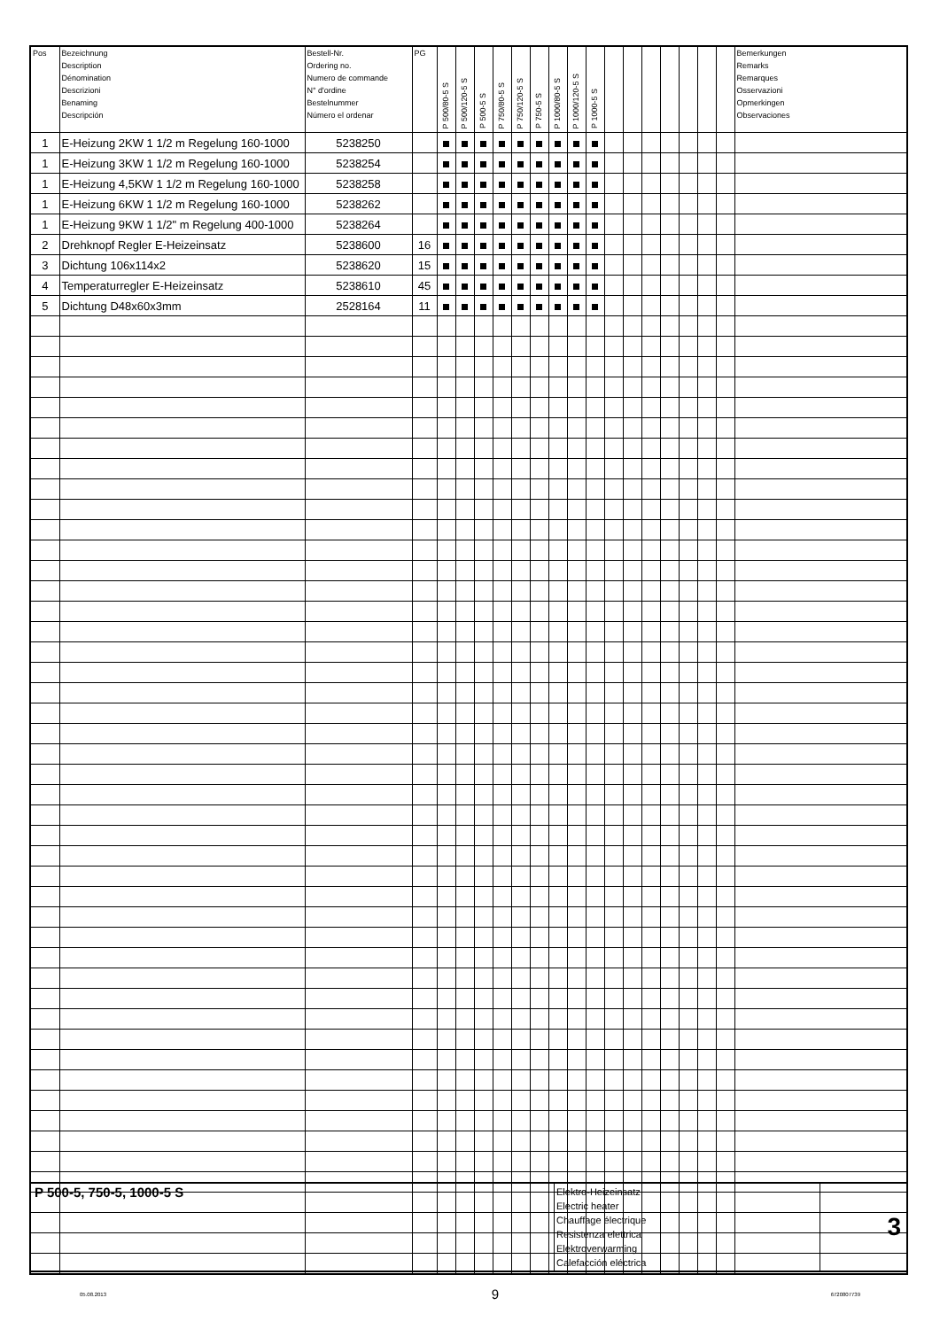| Pos | Bezeichnung Description Dénomination Descrizioni Benaming Descripción | Bestell-Nr. Ordering no. Numero de commande N° d'ordine Bestelnummer Número el ordenar | PG | P 500/80-5 S | P 500/120-5 S | P 500-5 S | P 750/80-5 S | P 750/120-5 S | P 750-5 S | P 1000/80-5 S | P 1000/120-5 S | P 1000-5 S | | | | | | | | Bemerkungen Remarks Remarques Osservazioni Opmerkingen Observaciones |
| --- | --- | --- | --- | --- | --- | --- | --- | --- | --- | --- | --- | --- | --- | --- | --- | --- | --- | --- | --- | --- |
| 1 | E-Heizung 2KW 1 1/2 m Regelung 160-1000 | 5238250 | | | | | | | | | | | | | | | | | | |
| 1 | E-Heizung 3KW 1 1/2 m Regelung 160-1000 | 5238254 | | | | | | | | | | | | | | | | | | |
| 1 | E-Heizung 4,5KW 1 1/2 m Regelung 160-1000 | 5238258 | | | | | | | | | | | | | | | | | | |
| 1 | E-Heizung 6KW 1 1/2 m Regelung 160-1000 | 5238262 | | | | | | | | | | | | | | | | | | |
| 1 | E-Heizung 9KW 1 1/2" m Regelung 400-1000 | 5238264 | | | | | | | | | | | | | | | | | | |
| 2 | Drehknopf Regler E-Heizeinsatz | 5238600 | 16 | | | | | | | | | | | | | | | | | |
| 3 | Dichtung 106x114x2 | 5238620 | 15 | | | | | | | | | | | | | | | | | |
| 4 | Temperaturregler E-Heizeinsatz | 5238610 | 45 | | | | | | | | | | | | | | | | | |
| 5 | Dichtung D48x60x3mm | 2528164 | 11 | | | | | | | | | | | | | | | | | |
| P 500-5, 750-5, 1000-5 S | Elektro-Heizeinsatz Electric heater Chauffage électrique Resistenza elettrica Elektroverwarming Calefacción eléctrica | 3 |
05.08.2013 9 6720807739